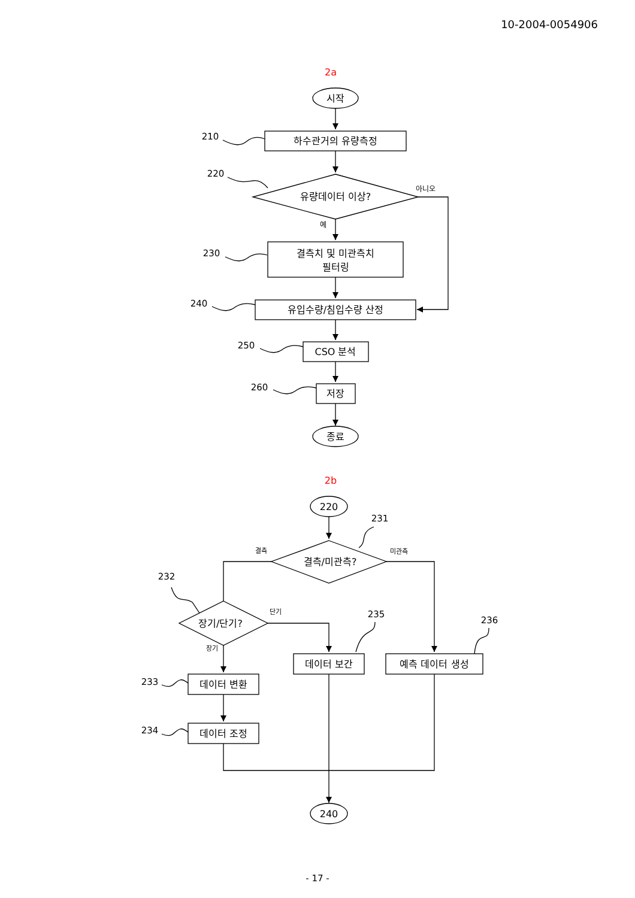10-2004-0054906
2a
2b
시작
하수관거의 유량측정
유량데이터 이상?
아니오
예
결측치 및 미관측치
필터링
유입수량/침입수량 산정
CSO 분석
저장
종료
210
220
230
240
250
260
220
결측/미관측?
결측
미관측
장기/단기?
단기
장기
데이터 변환
데이터 조정
데이터 보간
예측 데이터 생성
240
231
232
233
234
235
236
- 17 -